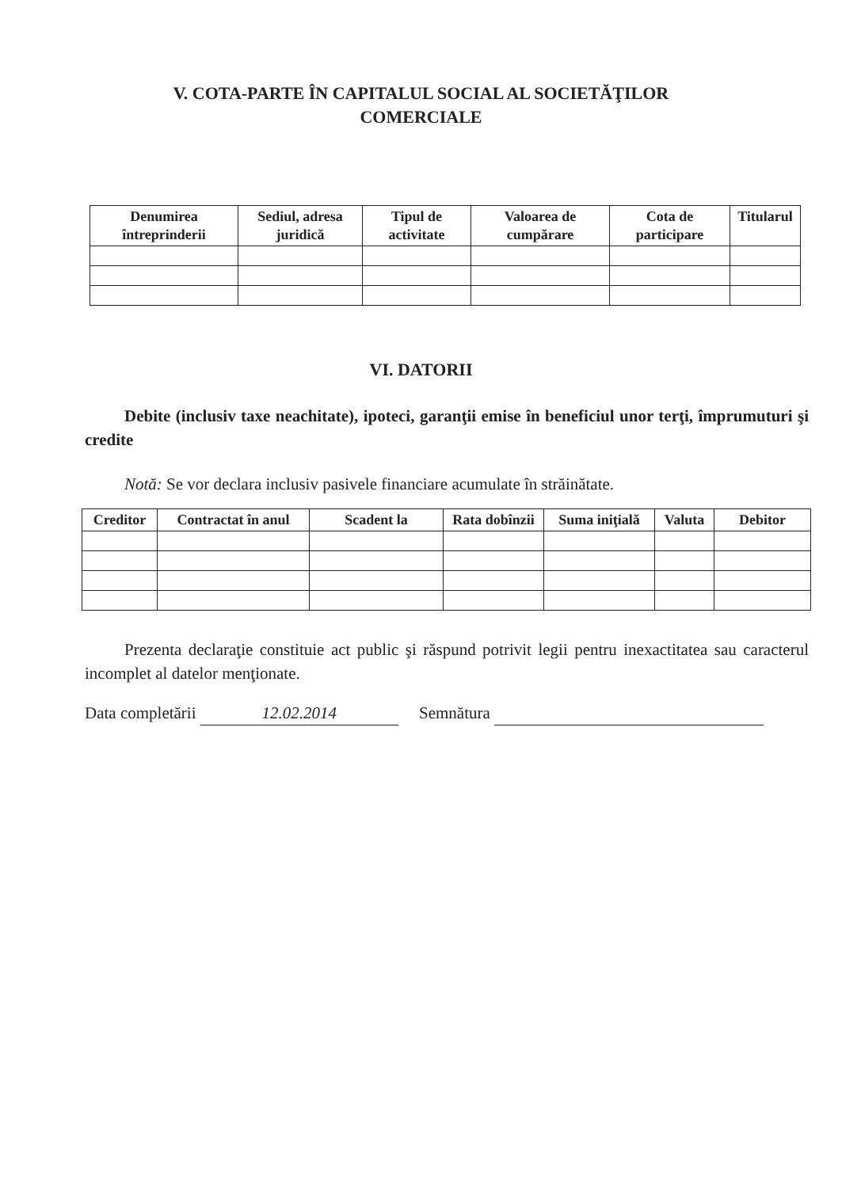V. COTA-PARTE ÎN CAPITALUL SOCIAL AL SOCIETĂŢILOR
COMERCIALE
| Denumirea întreprinderii | Sediul, adresa juridică | Tipul de activitate | Valoarea de cumpărare | Cota de participare | Titularul |
| --- | --- | --- | --- | --- | --- |
VI. DATORII
Debite (inclusiv taxe neachitate), ipoteci, garanţii emise în beneficiul unor terţi, împrumuturi şi credite
Notă: Se vor declara inclusiv pasivele financiare acumulate în străinătate.
| Creditor | Contractat în anul | Scadent la | Rata dobînzii | Suma iniţială | Valuta | Debitor |
| --- | --- | --- | --- | --- | --- | --- |
Prezenta declaraţie constituie act public şi răspund potrivit legii pentru inexactitatea sau caracterul incomplet al datelor menţionate.
Data completării 12.02.2014 Semnătura